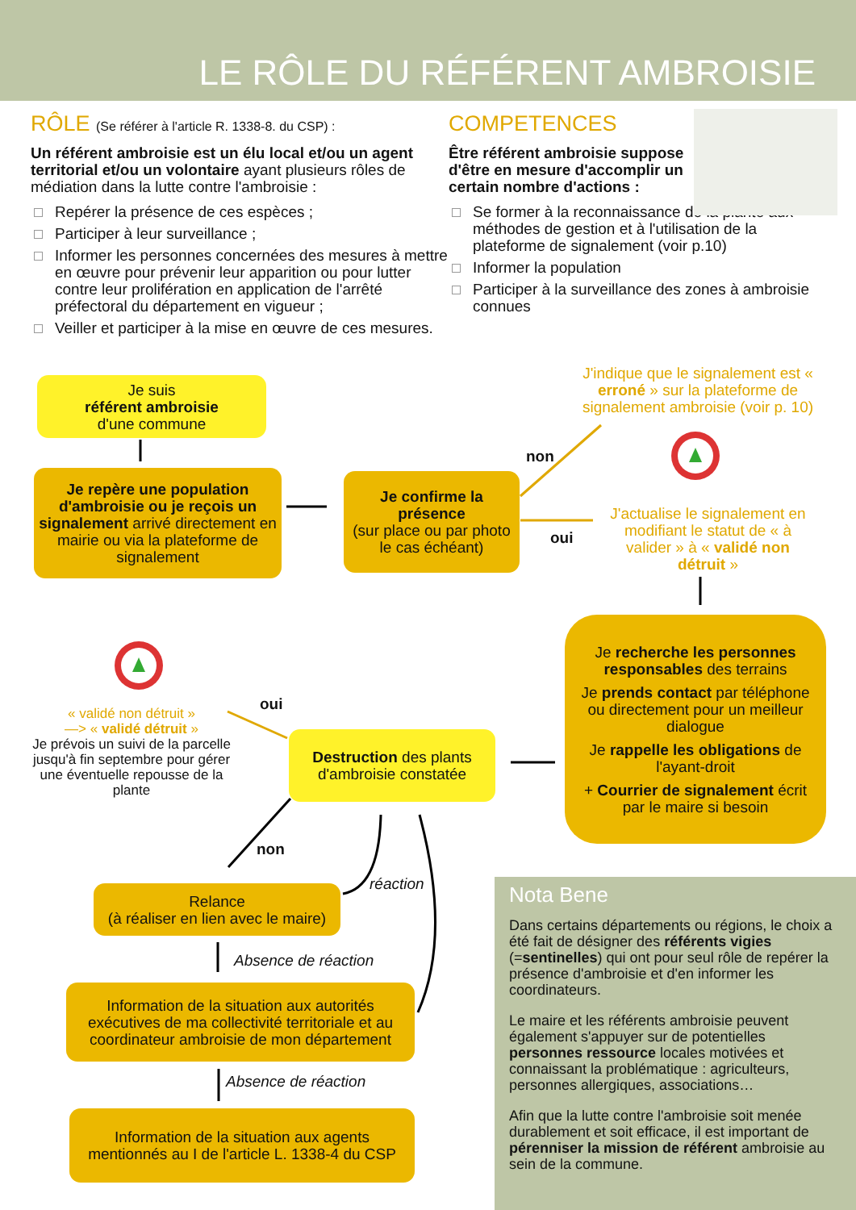LE RÔLE DU RÉFÉRENT AMBROISIE
RÔLE (Se référer à l'article R. 1338-8. du CSP) :
Un référent ambroisie est un élu local et/ou un agent territorial et/ou un volontaire ayant plusieurs rôles de médiation dans la lutte contre l'ambroisie :
Repérer la présence de ces espèces ;
Participer à leur surveillance ;
Informer les personnes concernées des mesures à mettre en œuvre pour prévenir leur apparition ou pour lutter contre leur prolifération en application de l'arrêté préfectoral du département en vigueur ;
Veiller et participer à la mise en œuvre de ces mesures.
COMPETENCES
Être référent ambroisie suppose d'être en mesure d'accomplir un certain nombre d'actions :
Se former à la reconnaissance de la plante aux méthodes de gestion et à l'utilisation de la plateforme de signalement (voir p.10)
Informer la population
Participer à la surveillance des zones à ambroisie connues
Je suis
référent ambroisie
d'une commune
Je repère une population d'ambroisie ou je reçois un signalement arrivé directement en mairie ou via la plateforme de signalement
Je confirme la présence
(sur place ou par photo le cas échéant)
non
oui
J'indique que le signalement est « erroné » sur la plateforme de signalement ambroisie (voir p. 10)
J'actualise le signalement en modifiant le statut de « à valider » à « validé non détruit »
Je recherche les personnes responsables des terrains
Je prends contact par téléphone ou directement pour un meilleur dialogue
Je rappelle les obligations de l'ayant-droit
+ Courrier de signalement écrit par le maire si besoin
Destruction des plants d'ambroisie constatée
oui
« validé non détruit »
—> « validé détruit »
Je prévois un suivi de la parcelle jusqu'à fin septembre pour gérer une éventuelle repousse de la plante
non
Relance
(à réaliser en lien avec le maire)
réaction
Absence de réaction
Information de la situation aux autorités exécutives de ma collectivité territoriale et au coordinateur ambroisie de mon département
Absence de réaction
Information de la situation aux agents mentionnés au I de l'article L. 1338-4 du CSP
Nota Bene
Dans certains départements ou régions, le choix a été fait de désigner des référents vigies (=sentinelles) qui ont pour seul rôle de repérer la présence d'ambroisie et d'en informer les coordinateurs.
Le maire et les référents ambroisie peuvent également s'appuyer sur de potentielles personnes ressource locales motivées et connaissant la problématique : agriculteurs, personnes allergiques, associations…
Afin que la lutte contre l'ambroisie soit menée durablement et soit efficace, il est important de pérenniser la mission de référent ambroisie au sein de la commune.